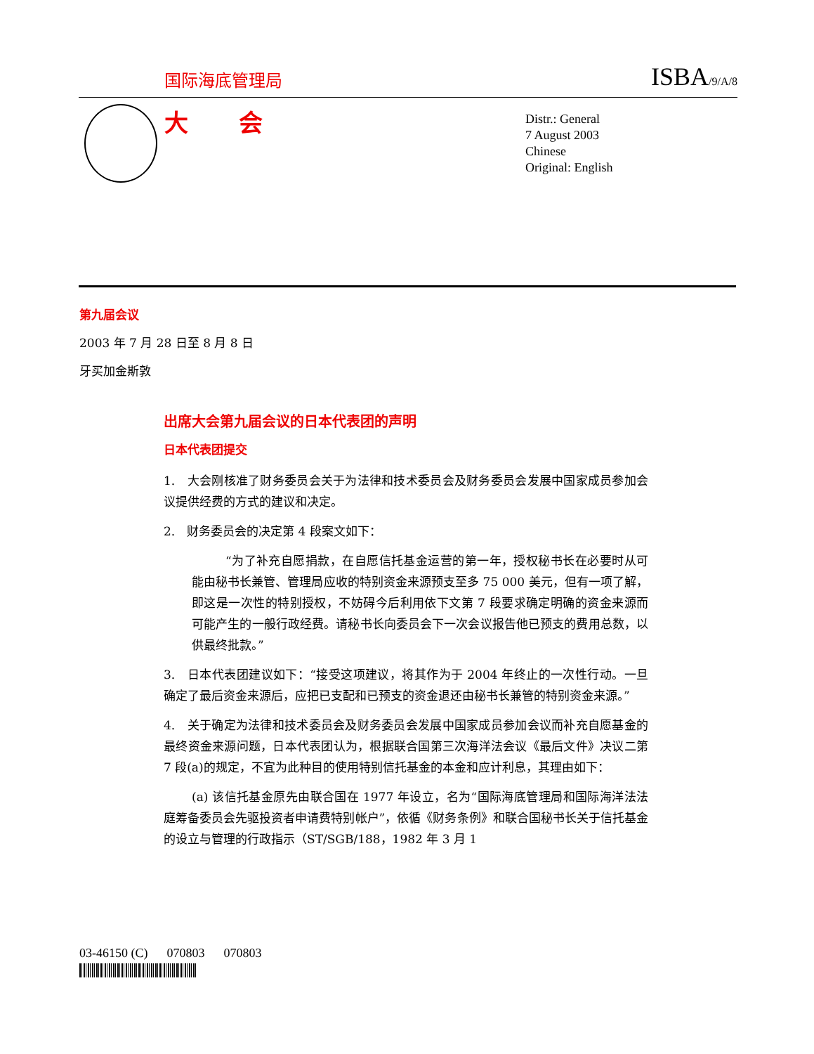国际海底管理局 ISBA/9/A/8
大 会
Distr.: General
7 August 2003
Chinese
Original: English
第九届会议
2003 年 7 月 28 日至 8 月 8 日
牙买加金斯敦
出席大会第九届会议的日本代表团的声明
日本代表团提交
1.　大会刚核准了财务委员会关于为法律和技术委员会及财务委员会发展中国家成员参加会议提供经费的方式的建议和决定。
2.　财务委员会的决定第 4 段案文如下：
“为了补充自愿捐款，在自愿信托基金运营的第一年，授权秘书长在必要时从可能由秘书长兼管、管理局应收的特别资金来源预支至多 75 000 美元，但有一项了解，即这是一次性的特别授权，不妨碍今后利用依下文第 7 段要求确定明确的资金来源而可能产生的一般行政经费。请秘书长向委员会下一次会议报告他已预支的费用总数，以供最终批款。”
3.　日本代表团建议如下：“接受这项建议，将其作为于 2004 年终止的一次性行动。一旦确定了最后资金来源后，应把已支配和已预支的资金退还由秘书长兼管的特别资金来源。”
4.　关于确定为法律和技术委员会及财务委员会发展中国家成员参加会议而补充自愿基金的最终资金来源问题，日本代表团认为，根据联合国第三次海洋法会议《最后文件》决议二第 7 段(a)的规定，不宜为此种目的使用特别信托基金的本金和应计利息，其理由如下：
(a) 该信托基金原先由联合国在 1977 年设立，名为“国际海底管理局和国际海洋法法庭筹备委员会先驱投资者申请费特别帐户”，依循《财务条例》和联合国秘书长关于信托基金的设立与管理的行政指示（ST/SGB/188，1982 年 3 月 1
03-46150 (C) 070803 070803